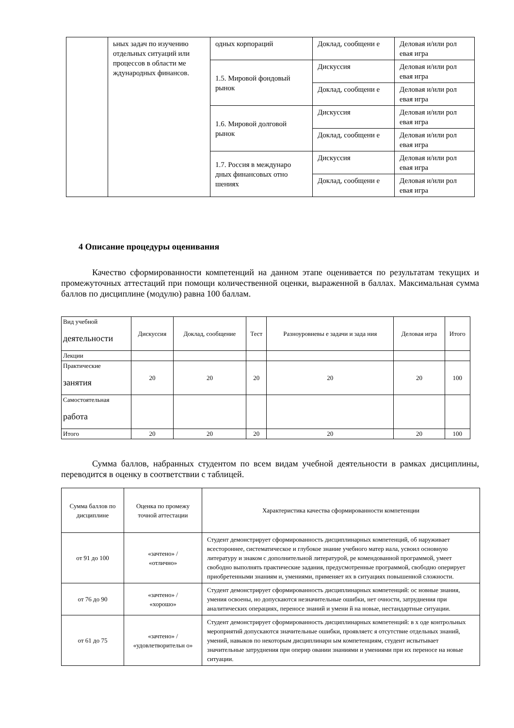| | ьных задач по изучению отдельных ситуаций или процессов в области ме ждународных финансов. | одных корпораций | Доклад, сообщени е | Деловая и/или рол евая игра |
| | | 1.5. Мировой фондовый рынок | Дискуссия | Деловая и/или рол евая игра |
| | | | Доклад, сообщени е | Деловая и/или рол евая игра |
| | | 1.6. Мировой долговой рынок | Дискуссия | Деловая и/или рол евая игра |
| | | | Доклад, сообщени е | Деловая и/или рол евая игра |
| | | 1.7. Россия в междунаро дных финансовых отно шениях | Дискуссия | Деловая и/или рол евая игра |
| | | | Доклад, сообщени е | Деловая и/или рол евая игра |
4 Описание процедуры оценивания
Качество сформированности компетенций на данном этапе оценивается по результатам текущих и промежуточных аттестаций при помощи количественной оценки, выраженной в баллах. Максимальная сумма баллов по дисциплине (модулю) равна 100 баллам.
| Вид учебной деятельности | Дискуссия | Доклад, сообщение | Тест | Разноуровневы е задачи и зада ния | Деловая игра | Итого |
| --- | --- | --- | --- | --- | --- | --- |
| Лекции | | | | | | |
| Практические занятия | 20 | 20 | 20 | 20 | 20 | 100 |
| Самостоятельная работа | | | | | | |
| Итого | 20 | 20 | 20 | 20 | 20 | 100 |
Сумма баллов, набранных студентом по всем видам учебной деятельности в рамках дисциплины, переводится в оценку в соответствии с таблицей.
| Сумма баллов по дисциплине | Оценка по промежу точной аттестации | Характеристика качества сформированности компетенции |
| --- | --- | --- |
| от 91 до 100 | «зачтено» / «отлично» | Студент демонстрирует сформированность дисциплинарных компетенций, об наруживает всестороннее, систематическое и глубокое знание учебного матер иала, усвоил основную литературу и знаком с дополнительной литературой, ре комендованной программой, умеет свободно выполнять практические задания, предусмотренные программой, свободно оперирует приобретенными знаниям и, умениями, применяет их в ситуациях повышенной сложности. |
| от 76 до 90 | «зачтено» / «хорошо» | Студент демонстрирует сформированность дисциплинарных компетенций: ос новные знания, умения освоены, но допускаются незначительные ошибки, нет очности, затруднения при аналитических операциях, переносе знаний и умени й на новые, нестандартные ситуации. |
| от 61 до 75 | «зачтено» / «удовлетворительн о» | Студент демонстрирует сформированность дисциплинарных компетенций: в х оде контрольных мероприятий допускаются значительные ошибки, проявляетс я отсутствие отдельных знаний, умений, навыков по некоторым дисциплинарн ым компетенциям, студент испытывает значительные затруднения при оперир овании знаниями и умениями при их переносе на новые ситуации. |